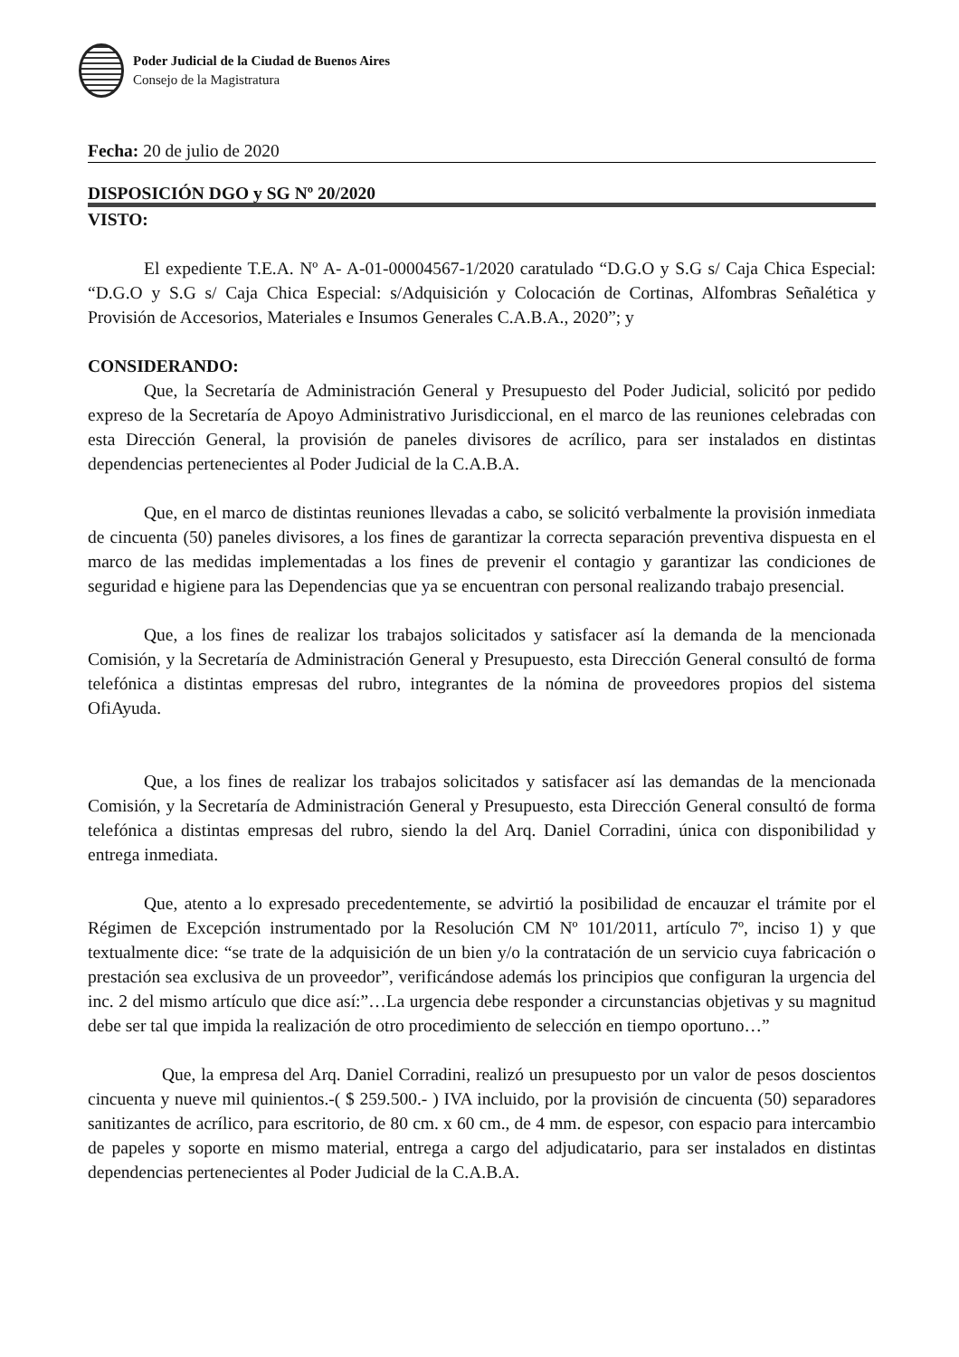Poder Judicial de la Ciudad de Buenos Aires
Consejo de la Magistratura
Fecha: 20 de julio de 2020
DISPOSICIÓN DGO y SG Nº 20/2020
VISTO:
El expediente T.E.A. Nº A- A-01-00004567-1/2020 caratulado “D.G.O y S.G s/ Caja Chica Especial: “D.G.O y S.G s/ Caja Chica Especial: s/Adquisición y Colocación de Cortinas, Alfombras Señalética y Provisión de Accesorios, Materiales e Insumos Generales C.A.B.A., 2020”; y
CONSIDERANDO:
Que, la Secretaría de Administración General y Presupuesto del Poder Judicial, solicitó por pedido expreso de la Secretaría de Apoyo Administrativo Jurisdiccional, en el marco de las reuniones celebradas con esta Dirección General, la provisión de paneles divisores de acrílico, para ser instalados en distintas dependencias pertenecientes al Poder Judicial de la C.A.B.A.
Que, en el marco de distintas reuniones llevadas a cabo, se solicitó verbalmente la provisión inmediata de cincuenta (50) paneles divisores, a los fines de garantizar la correcta separación preventiva dispuesta en el marco de las medidas implementadas a los fines de prevenir el contagio y garantizar las condiciones de seguridad e higiene para las Dependencias que ya se encuentran con personal realizando trabajo presencial.
Que, a los fines de realizar los trabajos solicitados y satisfacer así la demanda de la mencionada Comisión, y la Secretaría de Administración General y Presupuesto, esta Dirección General consultó de forma telefónica a distintas empresas del rubro, integrantes de la nómina de proveedores propios del sistema OfiAyuda.
Que, a los fines de realizar los trabajos solicitados y satisfacer así las demandas de la mencionada Comisión, y la Secretaría de Administración General y Presupuesto, esta Dirección General consultó de forma telefónica a distintas empresas del rubro, siendo la del Arq. Daniel Corradini, única con disponibilidad y entrega inmediata.
Que, atento a lo expresado precedentemente, se advirtió la posibilidad de encauzar el trámite por el Régimen de Excepción instrumentado por la Resolución CM Nº 101/2011, artículo 7º, inciso 1) y que textualmente dice: “se trate de la adquisición de un bien y/o la contratación de un servicio cuya fabricación o prestación sea exclusiva de un proveedor”, verificándose además los principios que configuran la urgencia del inc. 2 del mismo artículo que dice así:”…La urgencia debe responder a circunstancias objetivas y su magnitud debe ser tal que impida la realización de otro procedimiento de selección en tiempo oportuno…”
Que, la empresa del Arq. Daniel Corradini, realizó un presupuesto por un valor de pesos doscientos cincuenta y nueve mil quinientos.-( $ 259.500.- ) IVA incluido, por la provisión de cincuenta (50) separadores sanitizantes de acrílico, para escritorio, de 80 cm. x 60 cm., de 4 mm. de espesor, con espacio para intercambio de papeles y soporte en mismo material, entrega a cargo del adjudicatario, para ser instalados en distintas dependencias pertenecientes al Poder Judicial de la C.A.B.A.